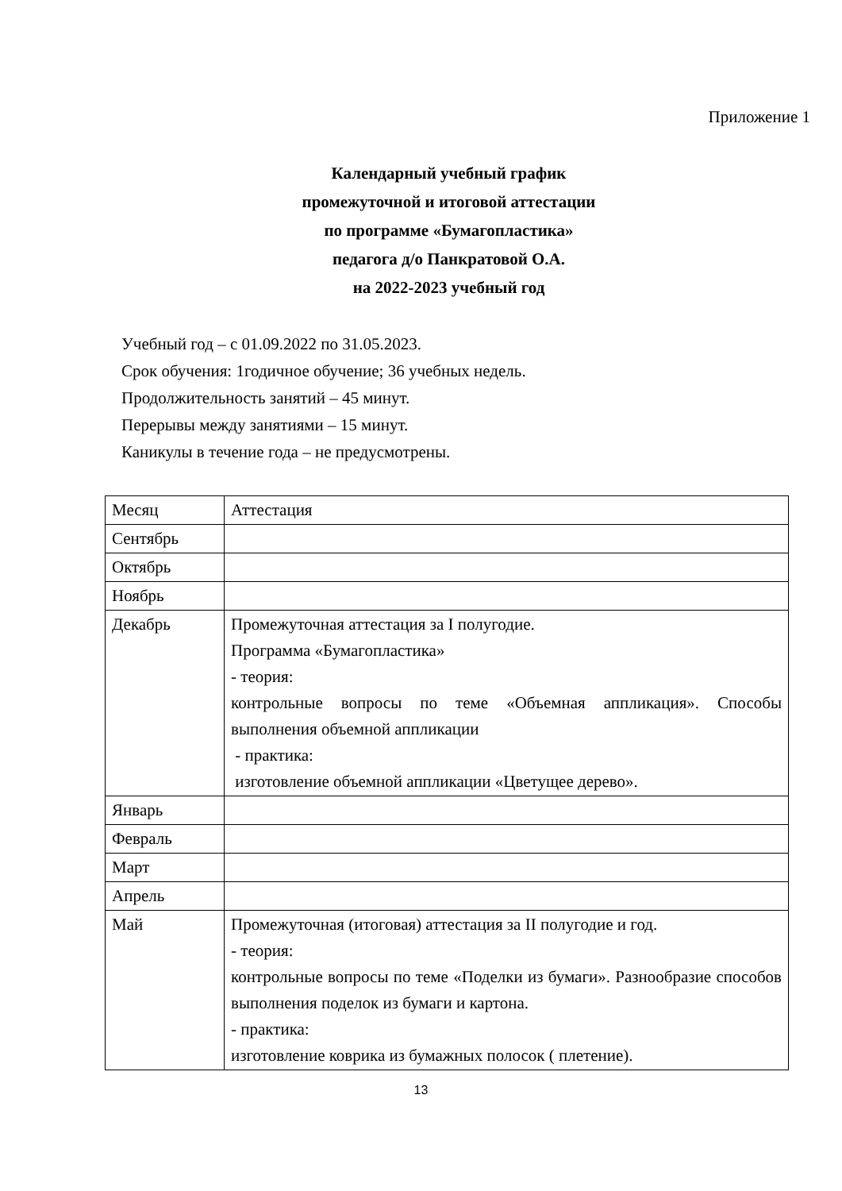Приложение 1
Календарный учебный график
промежуточной и итоговой аттестации
по программе «Бумагопластика»
педагога д/о Панкратовой О.А.
на 2022-2023 учебный год
Учебный год – с 01.09.2022 по 31.05.2023.
Срок обучения: 1годичное обучение; 36 учебных недель.
Продолжительность занятий – 45 минут.
Перерывы между занятиями – 15 минут.
Каникулы в течение года – не предусмотрены.
| Месяц | Аттестация |
| Сентябрь | |
| Октябрь | |
| Ноябрь | |
| Декабрь | Промежуточная аттестация за I полугодие. Программа «Бумагопластика» - теория: контрольные вопросы по теме «Объемная аппликация». Способы выполнения объемной аппликации - практика: изготовление объемной аппликации «Цветущее дерево». |
| Январь | |
| Февраль | |
| Март | |
| Апрель | |
| Май | Промежуточная (итоговая) аттестация за II полугодие и год. - теория: контрольные вопросы по теме «Поделки из бумаги». Разнообразие способов выполнения поделок из бумаги и картона. - практика: изготовление коврика из бумажных полосок ( плетение). |
13